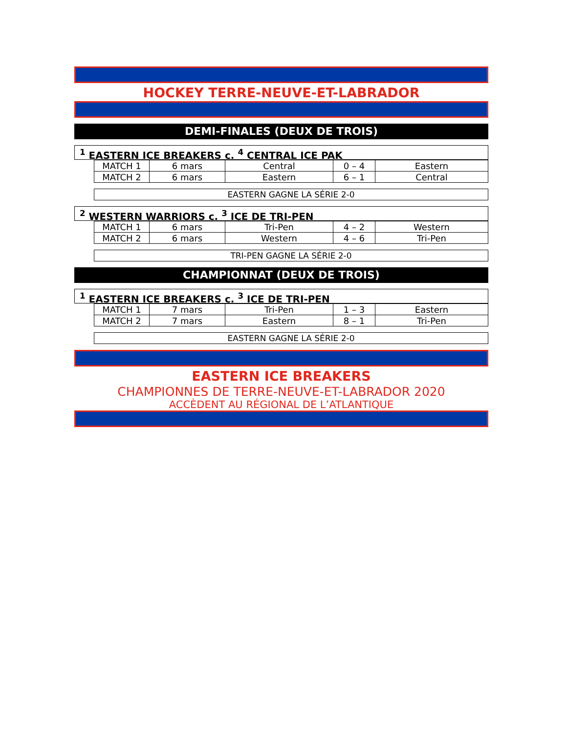HOCKEY TERRE-NEUVE-ET-LABRADOR
DEMI-FINALES (DEUX DE TROIS)
<sup>1</sup> EASTERN ICE BREAKERS c. <sup>4</sup> CENTRAL ICE PAK
| MATCH 1 | 6 mars | Central | 0 – 4 | Eastern |
| MATCH 2 | 6 mars | Eastern | 6 – 1 | Central |
EASTERN GAGNE LA SÉRIE 2-0
<sup>2</sup> WESTERN WARRIORS c. <sup>3</sup> ICE DE TRI-PEN
| MATCH 1 | 6 mars | Tri-Pen | 4 – 2 | Western |
| MATCH 2 | 6 mars | Western | 4 – 6 | Tri-Pen |
TRI-PEN GAGNE LA SÉRIE 2-0
CHAMPIONNAT (DEUX DE TROIS)
<sup>1</sup> EASTERN ICE BREAKERS c. <sup>3</sup> ICE DE TRI-PEN
| MATCH 1 | 7 mars | Tri-Pen | 1 – 3 | Eastern |
| MATCH 2 | 7 mars | Eastern | 8 – 1 | Tri-Pen |
EASTERN GAGNE LA SÉRIE 2-0
EASTERN ICE BREAKERS
CHAMPIONNES DE TERRE-NEUVE-ET-LABRADOR 2020
ACCÈDENT AU RÉGIONAL DE L’ATLANTIQUE